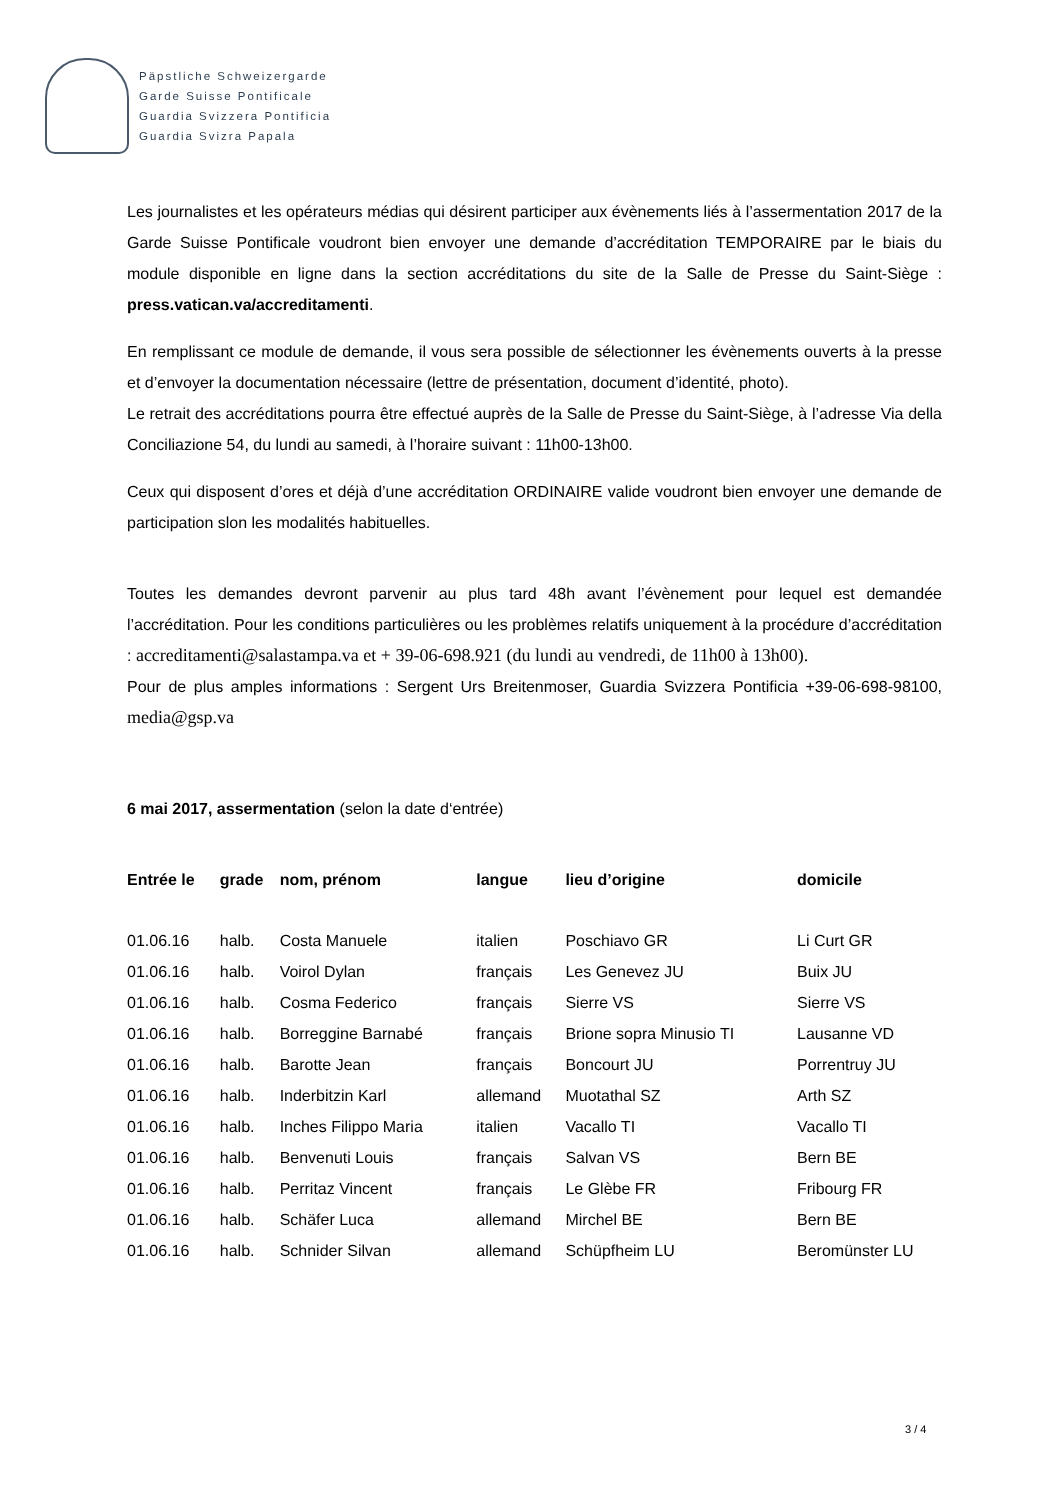Päpstliche Schweizergarde
Garde Suisse Pontificale
Guardia Svizzera Pontificia
Guardia Svizra Papala
Les journalistes et les opérateurs médias qui désirent participer aux évènements liés à l’assermentation 2017 de la Garde Suisse Pontificale voudront bien envoyer une demande d’accréditation TEMPORAIRE par le biais du module disponible en ligne dans la section accréditations du site de la Salle de Presse du Saint-Siège : press.vatican.va/accreditamenti.
En remplissant ce module de demande, il vous sera possible de sélectionner les évènements ouverts à la presse et d’envoyer la documentation nécessaire (lettre de présentation, document d’identité, photo).
Le retrait des accréditations pourra être effectué auprès de la Salle de Presse du Saint-Siège, à l’adresse Via della Conciliazione 54, du lundi au samedi, à l’horaire suivant : 11h00-13h00.
Ceux qui disposent d’ores et déjà d’une accréditation ORDINAIRE valide voudront bien envoyer une demande de participation slon les modalités habituelles.
Toutes les demandes devront parvenir au plus tard 48h avant l’évènement pour lequel est demandée l’accréditation. Pour les conditions particulières ou les problèmes relatifs uniquement à la procédure d’accréditation : accreditamenti@salastampa.va et + 39-06-698.921 (du lundi au vendredi, de 11h00 à 13h00).
Pour de plus amples informations : Sergent Urs Breitenmoser, Guardia Svizzera Pontificia +39-06-698-98100, media@gsp.va
6 mai 2017, assermentation (selon la date d‘entrée)
| Entrée le | grade | nom, prénom | langue | lieu d’origine | domicile |
| --- | --- | --- | --- | --- | --- |
| 01.06.16 | halb. | Costa Manuele | italien | Poschiavo GR | Li Curt GR |
| 01.06.16 | halb. | Voirol Dylan | français | Les Genevez JU | Buix JU |
| 01.06.16 | halb. | Cosma Federico | français | Sierre VS | Sierre VS |
| 01.06.16 | halb. | Borreggine Barnabé | français | Brione sopra Minusio TI | Lausanne VD |
| 01.06.16 | halb. | Barotte Jean | français | Boncourt JU | Porrentruy JU |
| 01.06.16 | halb. | Inderbitzin Karl | allemand | Muotathal SZ | Arth SZ |
| 01.06.16 | halb. | Inches Filippo Maria | italien | Vacallo TI | Vacallo TI |
| 01.06.16 | halb. | Benvenuti Louis | français | Salvan VS | Bern BE |
| 01.06.16 | halb. | Perritaz Vincent | français | Le Glèbe FR | Fribourg FR |
| 01.06.16 | halb. | Schäfer Luca | allemand | Mirchel BE | Bern BE |
| 01.06.16 | halb. | Schnider Silvan | allemand | Schüpfheim LU | Beromünster LU |
3 / 4